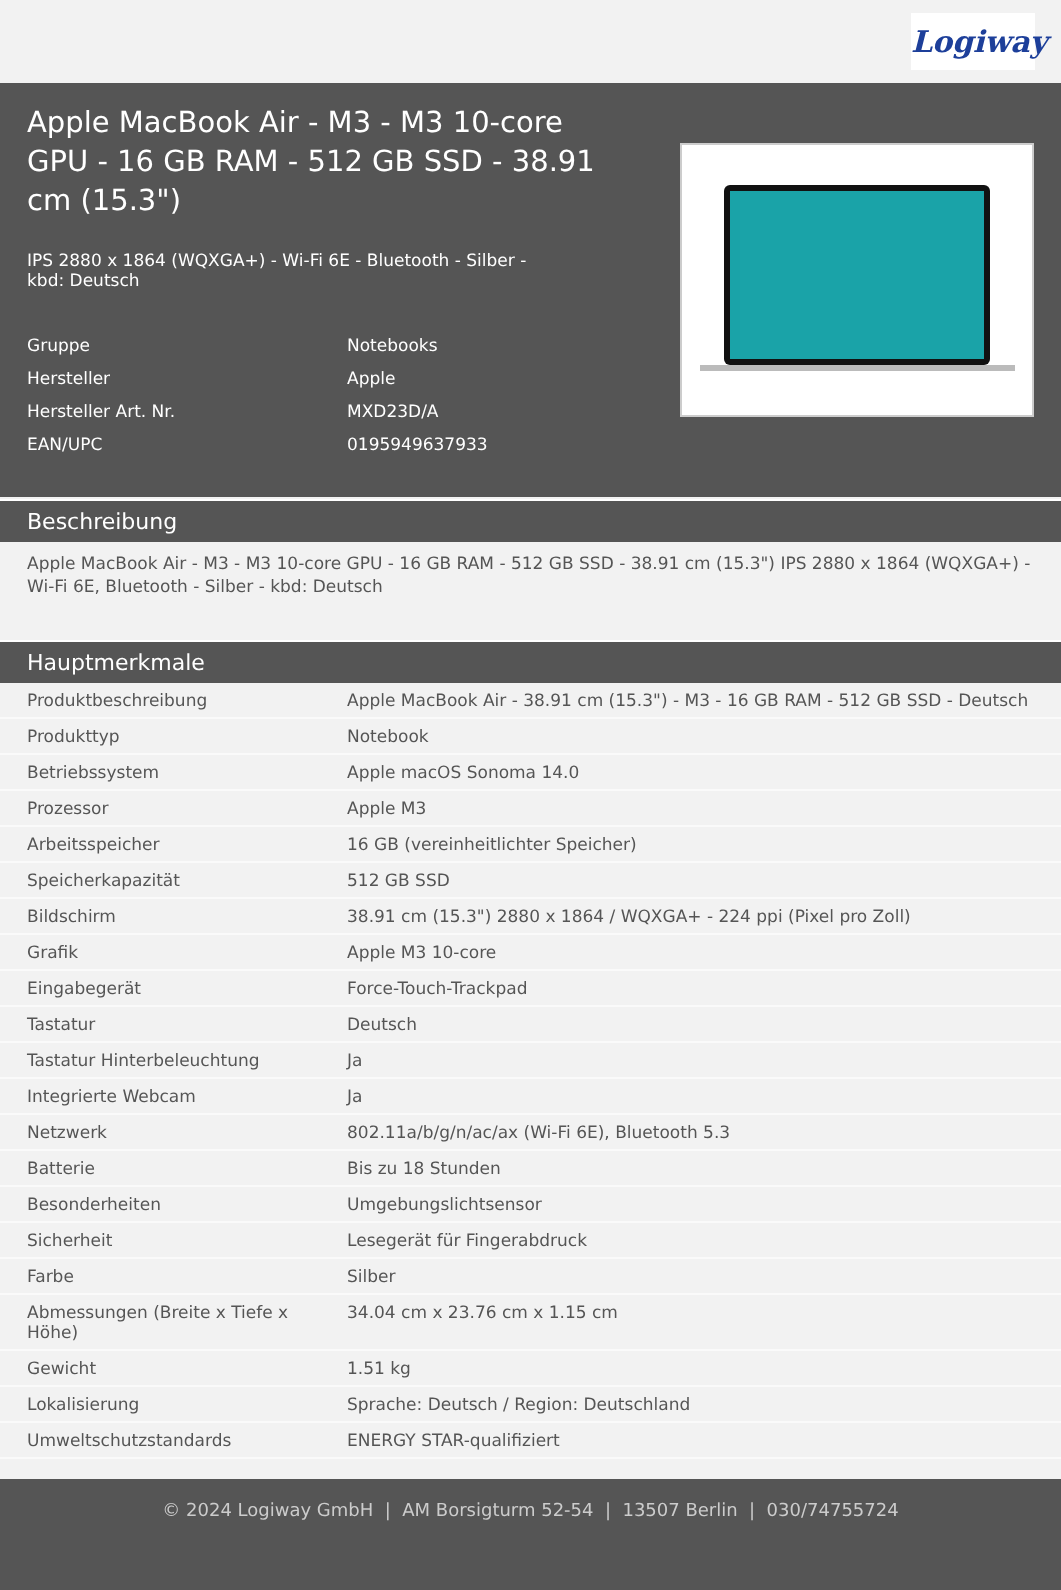Logiway
Apple MacBook Air - M3 - M3 10-core GPU - 16 GB RAM - 512 GB SSD - 38.91 cm (15.3")
IPS 2880 x 1864 (WQXGA+) - Wi-Fi 6E - Bluetooth - Silber - kbd: Deutsch
Gruppe Notebooks
Hersteller Apple
Hersteller Art. Nr. MXD23D/A
EAN/UPC 0195949637933
Beschreibung
Apple MacBook Air - M3 - M3 10-core GPU - 16 GB RAM - 512 GB SSD - 38.91 cm (15.3") IPS 2880 x 1864 (WQXGA+) - Wi-Fi 6E, Bluetooth - Silber - kbd: Deutsch
Hauptmerkmale
| Produktbeschreibung | Apple MacBook Air - 38.91 cm (15.3") - M3 - 16 GB RAM - 512 GB SSD - Deutsch |
| Produkttyp | Notebook |
| Betriebssystem | Apple macOS Sonoma 14.0 |
| Prozessor | Apple M3 |
| Arbeitsspeicher | 16 GB (vereinheitlichter Speicher) |
| Speicherkapazität | 512 GB SSD |
| Bildschirm | 38.91 cm (15.3") 2880 x 1864 / WQXGA+ - 224 ppi (Pixel pro Zoll) |
| Grafik | Apple M3 10-core |
| Eingabegerät | Force-Touch-Trackpad |
| Tastatur | Deutsch |
| Tastatur Hinterbeleuchtung | Ja |
| Integrierte Webcam | Ja |
| Netzwerk | 802.11a/b/g/n/ac/ax (Wi-Fi 6E), Bluetooth 5.3 |
| Batterie | Bis zu 18 Stunden |
| Besonderheiten | Umgebungslichtsensor |
| Sicherheit | Lesegerät für Fingerabdruck |
| Farbe | Silber |
| Abmessungen (Breite x Tiefe x Höhe) | 34.04 cm x 23.76 cm x 1.15 cm |
| Gewicht | 1.51 kg |
| Lokalisierung | Sprache: Deutsch / Region: Deutschland |
| Umweltschutzstandards | ENERGY STAR-qualifiziert |
© 2024 Logiway GmbH | AM Borsigturm 52-54 | 13507 Berlin | 030/74755724